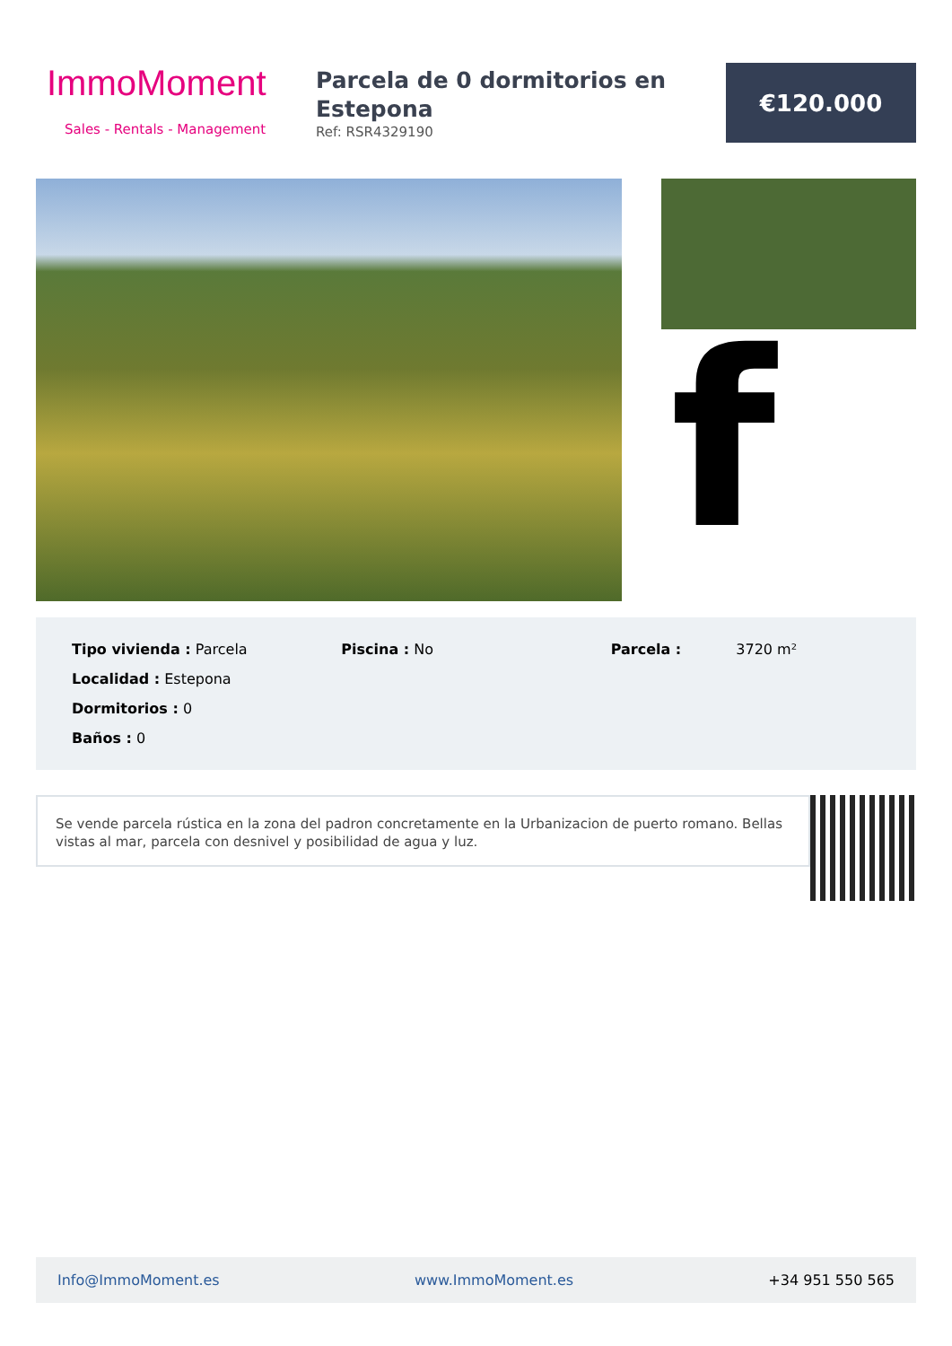ImmoMoment
Sales - Rentals - Management
Parcela de 0 dormitorios en Estepona
Ref: RSR4329190
€120.000
f
Tipo vivienda : Parcela
Localidad : Estepona
Dormitorios : 0
Baños : 0
Piscina : No Parcela : 3720 m²
Se vende parcela rústica en la zona del padron concretamente en la Urbanizacion de puerto romano. Bellas vistas al mar, parcela con desnivel y posibilidad de agua y luz.
Info@ImmoMoment.es www.ImmoMoment.es +34 951 550 565